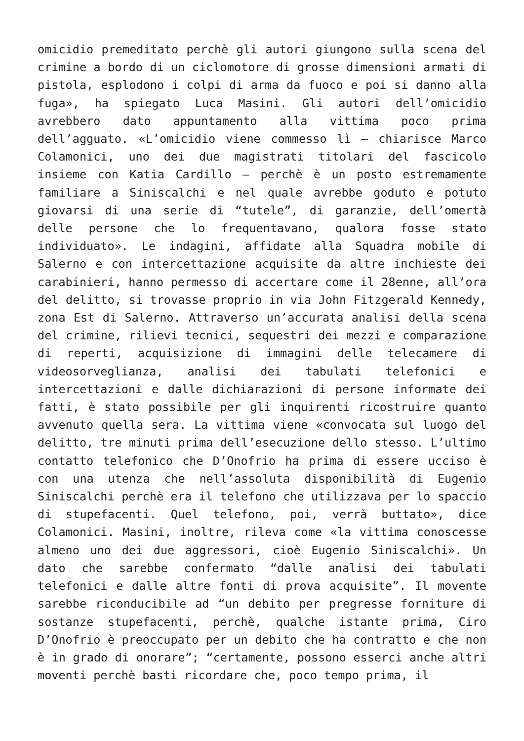omicidio premeditato perchè gli autori giungono sulla scena del crimine a bordo di un ciclomotore di grosse dimensioni armati di pistola, esplodono i colpi di arma da fuoco e poi si danno alla fuga», ha spiegato Luca Masini. Gli autori dell’omicidio avrebbero dato appuntamento alla vittima poco prima dell’agguato. «L’omicidio viene commesso lì – chiarisce Marco Colamonici, uno dei due magistrati titolari del fascicolo insieme con Katia Cardillo – perchè è un posto estremamente familiare a Siniscalchi e nel quale avrebbe goduto e potuto giovarsi di una serie di “tutele”, di garanzie, dell’omertà delle persone che lo frequentavano, qualora fosse stato individuato». Le indagini, affidate alla Squadra mobile di Salerno e con intercettazione acquisite da altre inchieste dei carabinieri, hanno permesso di accertare come il 28enne, all’ora del delitto, si trovasse proprio in via John Fitzgerald Kennedy, zona Est di Salerno. Attraverso un’accurata analisi della scena del crimine, rilievi tecnici, sequestri dei mezzi e comparazione di reperti, acquisizione di immagini delle telecamere di videosorveglianza, analisi dei tabulati telefonici e intercettazioni e dalle dichiarazioni di persone informate dei fatti, è stato possibile per gli inquirenti ricostruire quanto avvenuto quella sera. La vittima viene «convocata sul luogo del delitto, tre minuti prima dell’esecuzione dello stesso. L’ultimo contatto telefonico che D’Onofrio ha prima di essere ucciso è con una utenza che nell’assoluta disponibilità di Eugenio Siniscalchi perchè era il telefono che utilizzava per lo spaccio di stupefacenti. Quel telefono, poi, verrà buttato», dice Colamonici. Masini, inoltre, rileva come «la vittima conoscesse almeno uno dei due aggressori, cioè Eugenio Siniscalchi». Un dato che sarebbe confermato “dalle analisi dei tabulati telefonici e dalle altre fonti di prova acquisite”. Il movente sarebbe riconducibile ad “un debito per pregresse forniture di sostanze stupefacenti, perchè, qualche istante prima, Ciro D’Onofrio è preoccupato per un debito che ha contratto e che non è in grado di onorare”; “certamente, possono esserci anche altri moventi perchè basti ricordare che, poco tempo prima, il